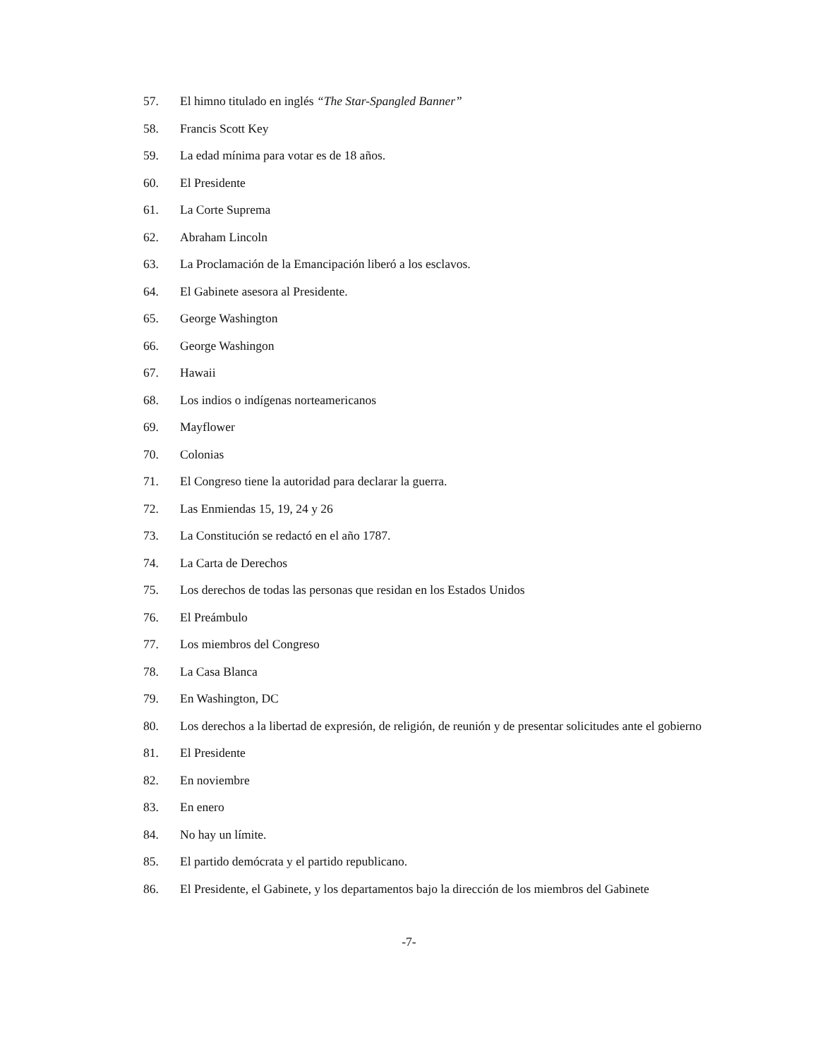57. El himno titulado en inglés “The Star-Spangled Banner”
58. Francis Scott Key
59. La edad mínima para votar es de 18 años.
60. El Presidente
61. La Corte Suprema
62. Abraham Lincoln
63. La Proclamación de la Emancipación liberó a los esclavos.
64. El Gabinete asesora al Presidente.
65. George Washington
66. George Washingon
67. Hawaii
68. Los indios o indígenas norteamericanos
69. Mayflower
70. Colonias
71. El Congreso tiene la autoridad para declarar la guerra.
72. Las Enmiendas 15, 19, 24 y 26
73. La Constitución se redactó en el año 1787.
74. La Carta de Derechos
75. Los derechos de todas las personas que residan en los Estados Unidos
76. El Preámbulo
77. Los miembros del Congreso
78. La Casa Blanca
79. En Washington, DC
80. Los derechos a la libertad de expresión, de religión, de reunión y de presentar solicitudes ante el gobierno
81. El Presidente
82. En noviembre
83. En enero
84. No hay un límite.
85. El partido demócrata y el partido republicano.
86. El Presidente, el Gabinete, y los departamentos bajo la dirección de los miembros del Gabinete
-7-